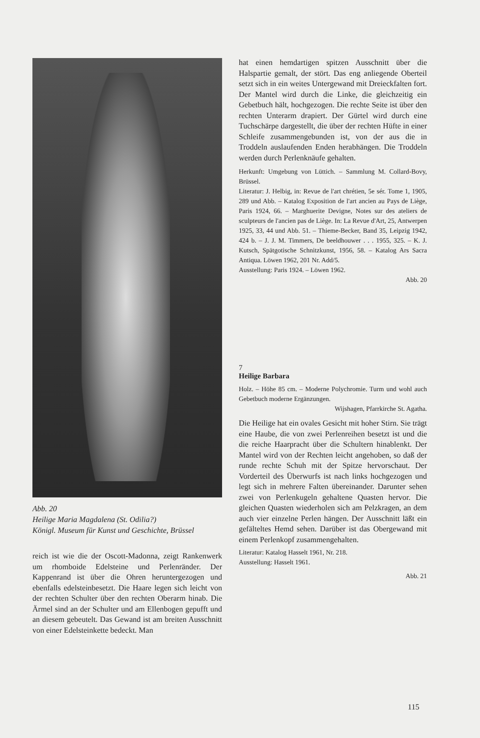Abb. 20
Heilige Maria Magdalena (St. Odilia?)
Königl. Museum für Kunst und Geschichte, Brüssel
reich ist wie die der Oscott-Madonna, zeigt Rankenwerk um rhomboide Edelsteine und Perlenränder. Der Kappenrand ist über die Ohren heruntergezogen und ebenfalls edelsteinbesetzt. Die Haare legen sich leicht von der rechten Schulter über den rechten Oberarm hinab. Die Ärmel sind an der Schulter und am Ellenbogen gepufft und an diesem gebeutelt. Das Gewand ist am breiten Ausschnitt von einer Edelsteinkette bedeckt. Man
hat einen hemdartigen spitzen Ausschnitt über die Halspartie gemalt, der stört. Das eng anliegende Oberteil setzt sich in ein weites Untergewand mit Dreieckfalten fort. Der Mantel wird durch die Linke, die gleichzeitig ein Gebetbuch hält, hochgezogen. Die rechte Seite ist über den rechten Unterarm drapiert. Der Gürtel wird durch eine Tuchschärpe dargestellt, die über der rechten Hüfte in einer Schleife zusammengebunden ist, von der aus die in Troddeln auslaufenden Enden herabhängen. Die Troddeln werden durch Perlenknäufe gehalten.
Herkunft: Umgebung von Lüttich. – Sammlung M. Collard-Bovy, Brüssel.
Literatur: J. Helbig, in: Revue de l'art chrétien, 5e sér. Tome 1, 1905, 289 und Abb. – Katalog Exposition de l'art ancien au Pays de Liège, Paris 1924, 66. – Marghuerite Devigne, Notes sur des ateliers de sculpteurs de l'ancien pas de Liège. In: La Revue d'Art, 25, Antwerpen 1925, 33, 44 und Abb. 51. – Thieme-Becker, Band 35, Leipzig 1942, 424 b. – J. J. M. Timmers, De beeldhouwer . . . 1955, 325. – K. J. Kutsch, Spätgotische Schnitzkunst, 1956, 58. – Katalog Ars Sacra Antiqua. Löwen 1962, 201 Nr. Add/5.
Ausstellung: Paris 1924. – Löwen 1962.
Abb. 20
7
Heilige Barbara
Holz. – Höhe 85 cm. – Moderne Polychromie. Turm und wohl auch Gebetbuch moderne Ergänzungen.
Wijshagen, Pfarrkirche St. Agatha.
Die Heilige hat ein ovales Gesicht mit hoher Stirn. Sie trägt eine Haube, die von zwei Perlenreihen besetzt ist und die die reiche Haarpracht über die Schultern hinablenkt. Der Mantel wird von der Rechten leicht angehoben, so daß der runde rechte Schuh mit der Spitze hervorschaut. Der Vorderteil des Überwurfs ist nach links hochgezogen und legt sich in mehrere Falten übereinander. Darunter sehen zwei von Perlenkugeln gehaltene Quasten hervor. Die gleichen Quasten wiederholen sich am Pelzkragen, an dem auch vier einzelne Perlen hängen. Der Ausschnitt läßt ein gefälteltes Hemd sehen. Darüber ist das Obergewand mit einem Perlenkopf zusammengehalten.
Literatur: Katalog Hasselt 1961, Nr. 218.
Ausstellung: Hasselt 1961.
Abb. 21
115